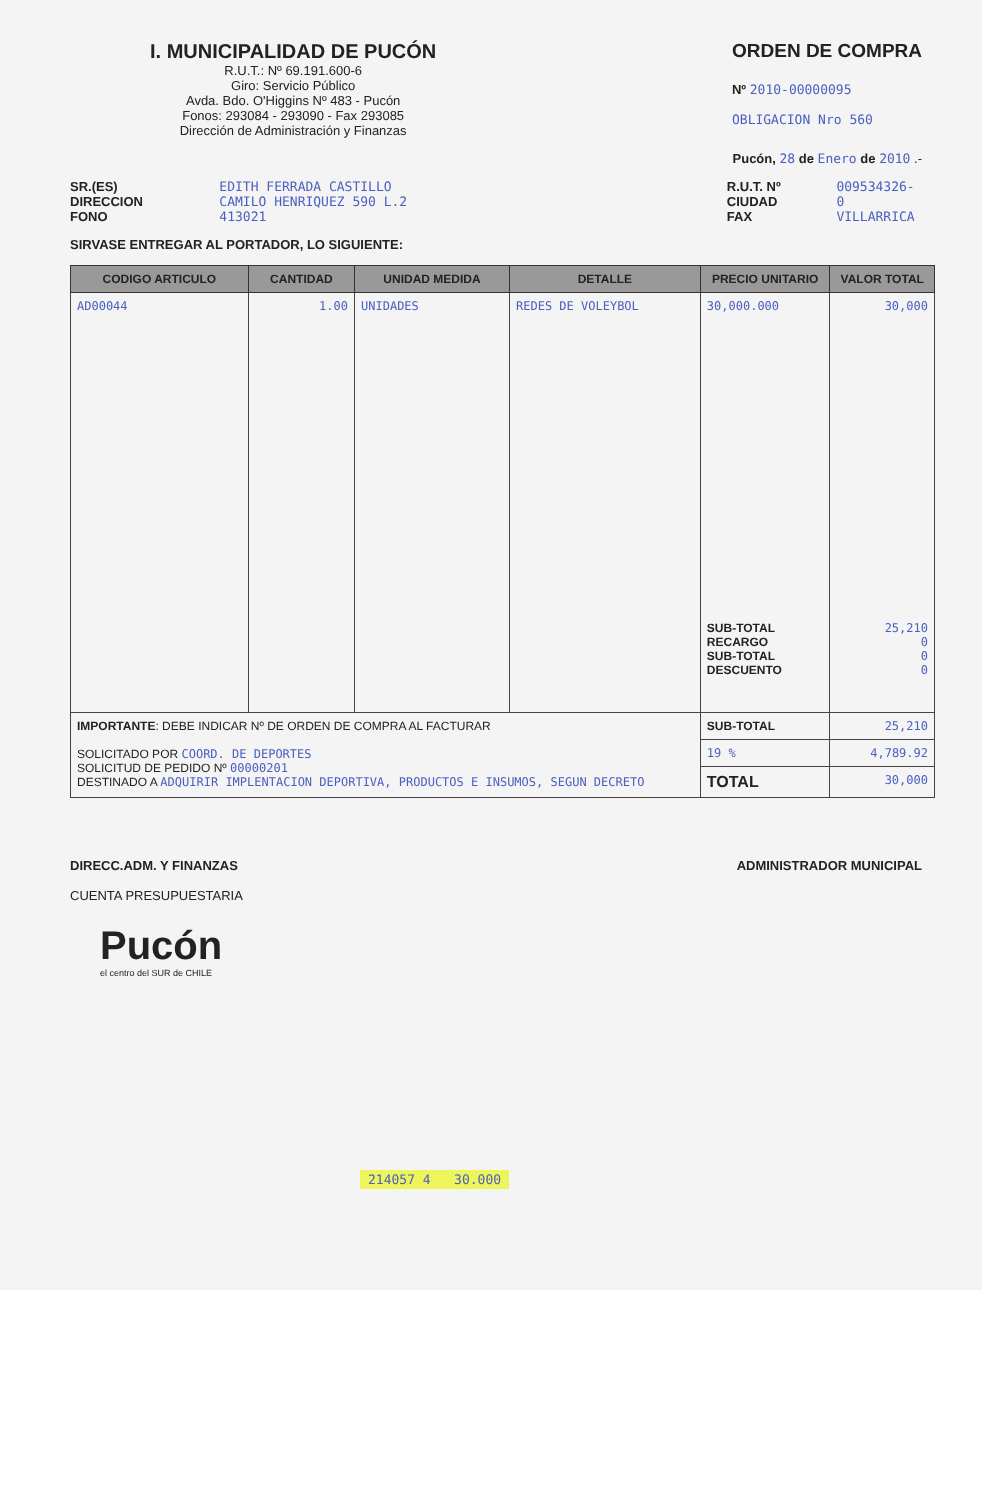I. MUNICIPALIDAD DE PUCÓN
R.U.T.: Nº 69.191.600-6
Giro: Servicio Público
Avda. Bdo. O'Higgins Nº 483 - Pucón
Fonos: 293084 - 293090 - Fax 293085
Dirección de Administración y Finanzas
ORDEN DE COMPRA
Nº 2010-00000095
OBLIGACION Nro 560
Pucón, 28 de Enero de 2010 .-
SR.(ES)
DIRECCION
FONO
EDITH FERRADA CASTILLO
CAMILO HENRIQUEZ 590 L.2
413021
R.U.T. Nº
CIUDAD
FAX
009534326-0
VILLARRICA
SIRVASE ENTREGAR AL PORTADOR, LO SIGUIENTE:
| CODIGO ARTICULO | CANTIDAD | UNIDAD MEDIDA | DETALLE | PRECIO UNITARIO | VALOR TOTAL |
| --- | --- | --- | --- | --- | --- |
| AD00044 | 1.00 | UNIDADES | REDES DE VOLEYBOL | 30,000.000 SUB-TOTAL RECARGO SUB-TOTAL DESCUENTO | 30,000 25,210 0 0 0 |
| IMPORTANTE : DEBE INDICAR Nº DE ORDEN DE COMPRA AL FACTURAR SOLICITADO POR COORD. DE DEPORTES SOLICITUD DE PEDIDO Nº 00000201 DESTINADO A ADQUIRIR IMPLENTACION DEPORTIVA, PRODUCTOS E INSUMOS, SEGUN DECRETO | | | | SUB-TOTAL | 25,210 |
| | | | | 19 % | 4,789.92 |
| | | | | TOTAL | 30,000 |
DIRECC.ADM. Y FINANZAS
CUENTA PRESUPUESTARIA
ADMINISTRADOR MUNICIPAL
Pucón
el centro del SUR de CHILE
214057 4 30.000